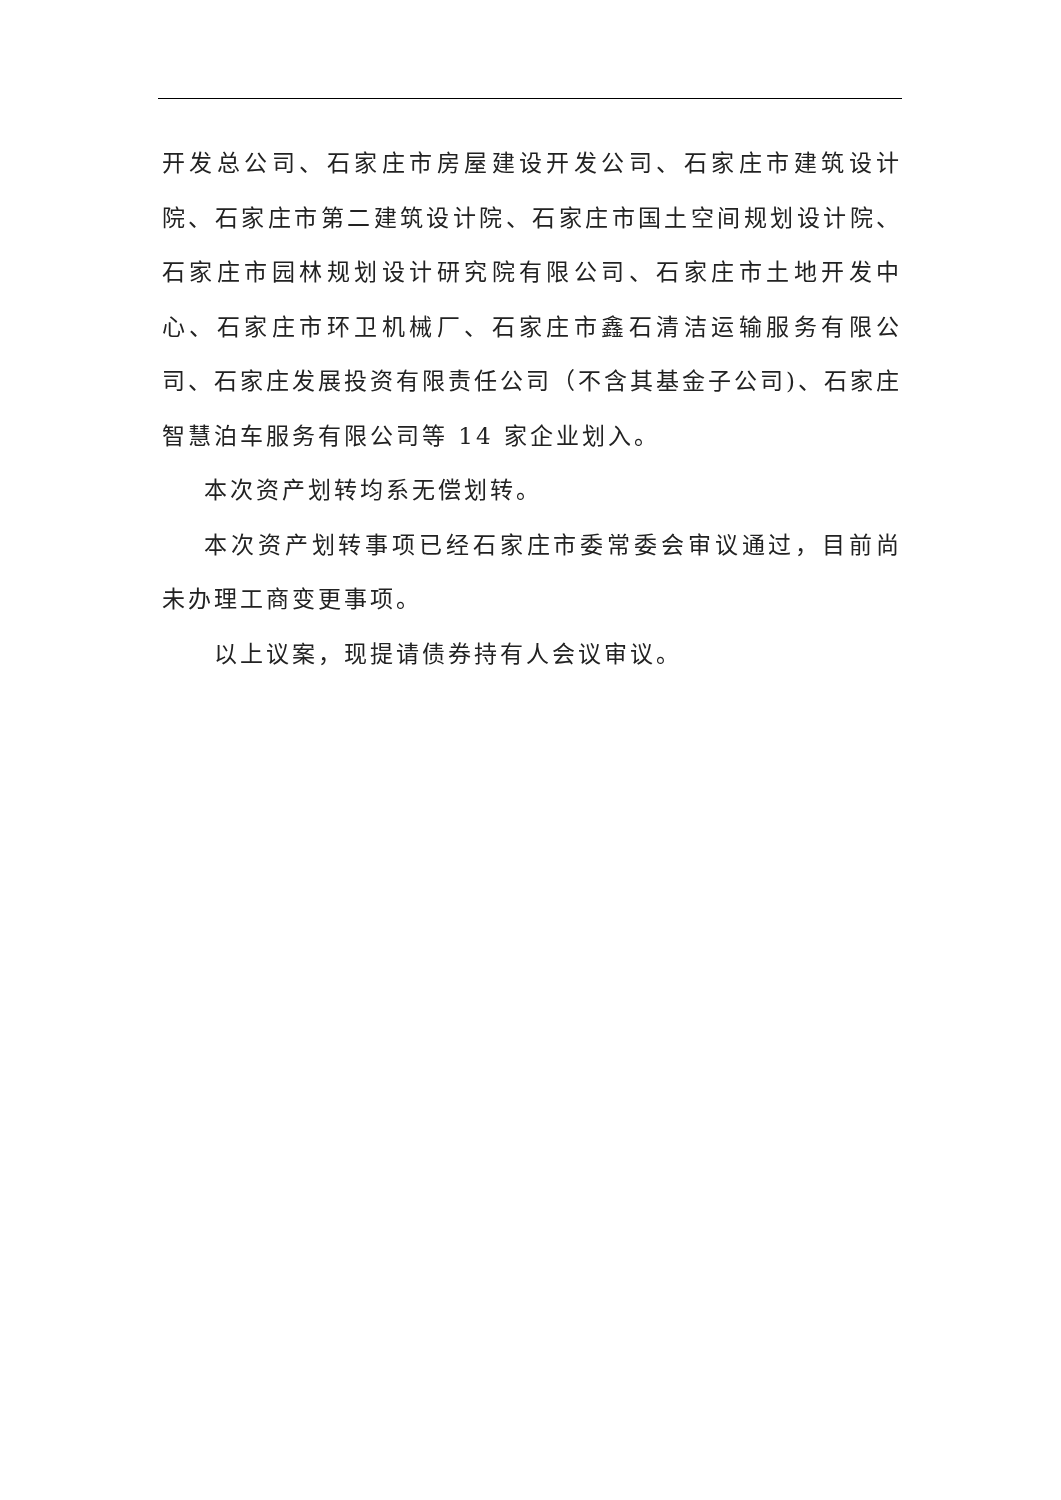开发总公司、石家庄市房屋建设开发公司、石家庄市建筑设计院、石家庄市第二建筑设计院、石家庄市国土空间规划设计院、石家庄市园林规划设计研究院有限公司、石家庄市土地开发中心、石家庄市环卫机械厂、石家庄市鑫石清洁运输服务有限公司、石家庄发展投资有限责任公司（不含其基金子公司)、石家庄智慧泊车服务有限公司等 14 家企业划入。
本次资产划转均系无偿划转。
本次资产划转事项已经石家庄市委常委会审议通过，目前尚未办理工商变更事项。
以上议案，现提请债券持有人会议审议。